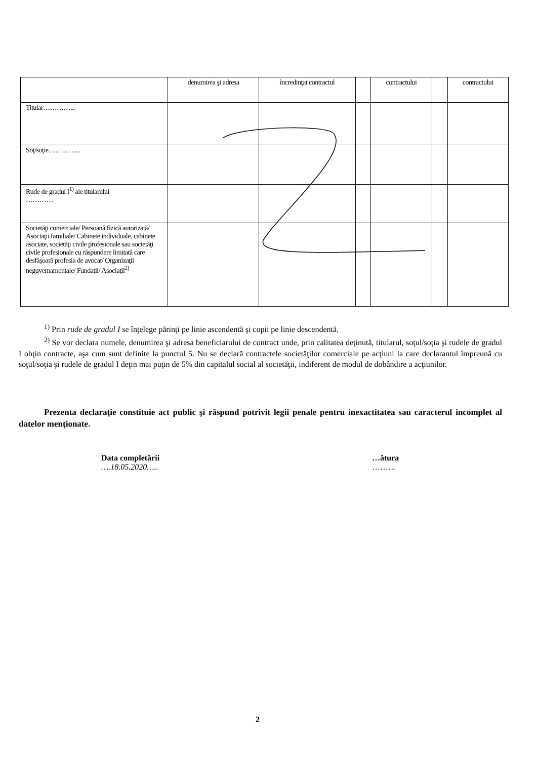| | denumirea şi adresa | încredinţat contractul | | contractului | | contractului |
| Titular…………... | | | | | | |
| Soţ/soţie…………... | | | | | | |
| Rude de gradul I<sup>1)</sup> ale titularului ………… | | | | | | |
| Societăţi comerciale/ Persoană fizică autorizată/ Asociaţii familiale/ Cabinete individuale, cabinete asociate, societăţi civile profesionale sau societăţi civile profesionale cu răspundere limitată care desfăşoară profesia de avocat/ Organizaţii neguvernamentale/ Fundaţii/ Asociaţii<sup>2)</sup> | | | | | | |
<sup>1)</sup> Prin rude de gradul I se înţelege părinţi pe linie ascendentă şi copii pe linie descendentă.
<sup>2)</sup> Se vor declara numele, denumirea şi adresa beneficiarului de contract unde, prin calitatea deţinută, titularul, soţul/soţia şi rudele de gradul I obţin contracte, aşa cum sunt definite la punctul 5. Nu se declară contractele societăţilor comerciale pe acţiuni la care declarantul împreună cu soţul/soţia şi rudele de gradul I deţin mai puţin de 5% din capitalul social al societăţii, indiferent de modul de dobândire a acţiunilor.
Prezenta declaraţie constituie act public şi răspund potrivit legii penale pentru inexactitatea sau caracterul incomplet al datelor menţionate.
Data completării
….18.05.2020…..
…ătura
………
2